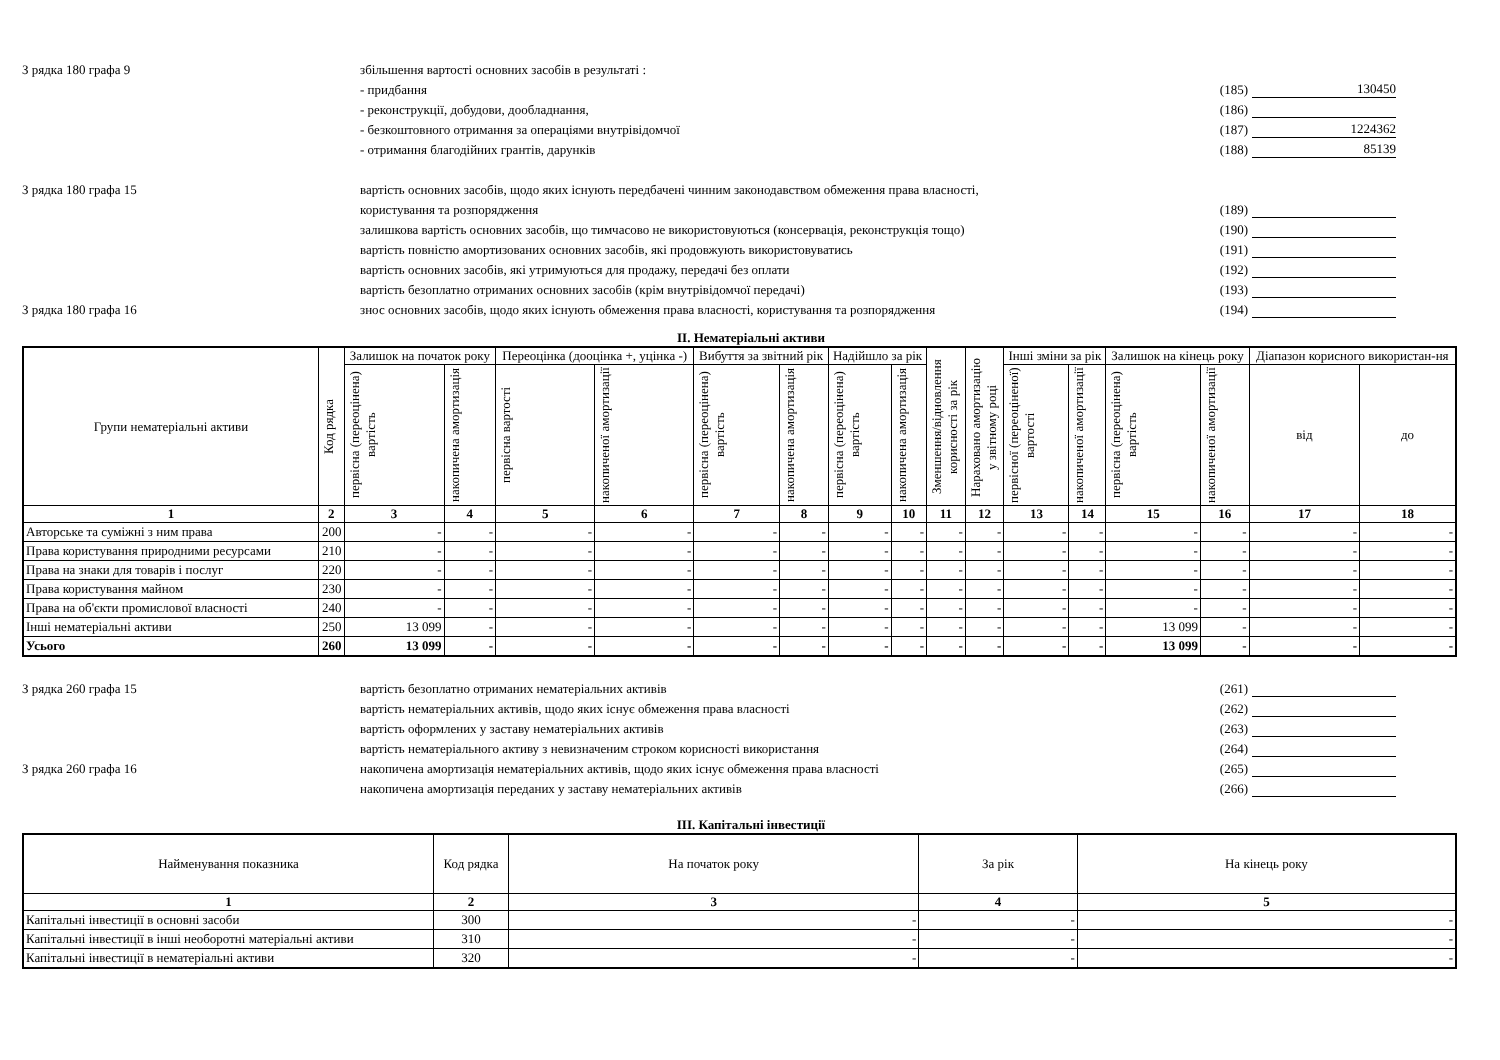З рядка 180 графа 9
збільшення вартості основних засобів в результаті :
- придбання
(185)
130450
- реконструкції, добудови, дообладнання,
(186)
- безкоштовного отримання за операціями внутрівідомчої
(187)
1224362
- отримання благодійних грантів, дарунків
(188)
85139
З рядка 180 графа 15
вартість основних засобів, щодо яких існують передбачені чинним законодавством обмеження права власності,
користування та розпорядження
(189)
залишкова вартість основних засобів, що тимчасово не використовуються (консервація, реконструкція тощо)
(190)
вартість повністю амортизованих основних засобів, які продовжують використовуватись
(191)
вартість основних засобів, які утримуються для продажу, передачі без оплати
(192)
вартість безоплатно отриманих основних засобів (крім внутрівідомчої передачі)
(193)
З рядка 180 графа 16
знос основних засобів, щодо яких існують обмеження права власності, користування та розпорядження
(194)
II. Нематеріальні активи
| Групи нематеріальні активи | Код рядка | Залишок на початок року | | Переоцінка (дооцінка +, уцінка -) | | Вибуття за звітний рік | | Надійшло за рік | | Зменшення/відновлення корисності за рік | Нараховано амортизацію у звітному році | Інші зміни за рік | | Залишок на кінець року | | Діапазон корисного використан-ня | |
| --- | --- | --- | --- | --- | --- | --- | --- | --- | --- | --- | --- | --- | --- | --- | --- | --- | --- |
| | | первісна (переоцінена) вартість | накопичена амортизація | первісна вартості | накопиченої амортизації | первісна (переоцінена) вартість | накопичена амортизація | первісна (переоцінена) вартість | накопичена амортизація | | | первісної (переоціненої) вартості | накопиченої амортизації | первісна (переоцінена) вартість | накопиченої амортизації | від | до |
| 1 | 2 | 3 | 4 | 5 | 6 | 7 | 8 | 9 | 10 | 11 | 12 | 13 | 14 | 15 | 16 | 17 | 18 |
| Авторське та суміжні з ним права | 200 | - | - | - | - | - | - | - | - | - | - | - | - | - | - | - | - |
| Права користування природними ресурсами | 210 | - | - | - | - | - | - | - | - | - | - | - | - | - | - | - | - |
| Права на знаки для товарів і послуг | 220 | - | - | - | - | - | - | - | - | - | - | - | - | - | - | - | - |
| Права користування майном | 230 | - | - | - | - | - | - | - | - | - | - | - | - | - | - | - | - |
| Права на об'єкти промислової власності | 240 | - | - | - | - | - | - | - | - | - | - | - | - | - | - | - | - |
| Інші нематеріальні активи | 250 | 13 099 | - | - | - | - | - | - | - | - | - | - | - | 13 099 | - | - | - |
| Усього | 260 | 13 099 | - | - | - | - | - | - | - | - | - | - | - | 13 099 | - | - | - |
З рядка 260 графа 15
вартість безоплатно отриманих нематеріальних активів
(261)
вартість нематеріальних активів, щодо яких існує обмеження права власності
(262)
вартість оформлених у заставу нематеріальних активів
(263)
вартість нематеріального активу з невизначеним строком корисності використання
(264)
З рядка 260 графа 16
накопичена амортизація нематеріальних активів, щодо яких існує обмеження права власності
(265)
накопичена амортизація переданих у заставу нематеріальних активів
(266)
III. Капітальні інвестиції
| Найменування показника | Код рядка | На початок року | За рік | На кінець року |
| --- | --- | --- | --- | --- |
| 1 | 2 | 3 | 4 | 5 |
| Капітальні інвестиції в основні засоби | 300 | - | - | - |
| Капітальні інвестиції в інші необоротні матеріальні активи | 310 | - | - | - |
| Капітальні інвестиції в нематеріальні активи | 320 | - | - | - |